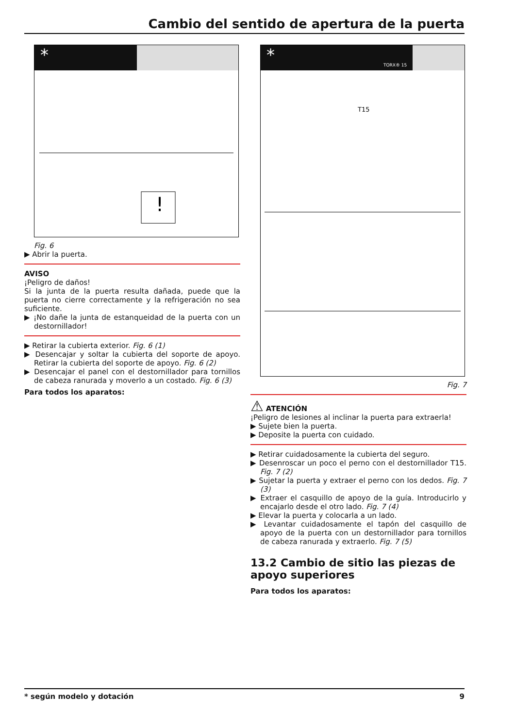Cambio del sentido de apertura de la puerta
*
!
Fig. 6
▶ Abrir la puerta.
AVISO
¡Peligro de daños!
Si la junta de la puerta resulta dañada, puede que la puerta no cierre correctamente y la refrigeración no sea suficiente.
▶ ¡No dañe la junta de estanqueidad de la puerta con un destornillador!
▶ Retirar la cubierta exterior. Fig. 6 (1)
▶ Desencajar y soltar la cubierta del soporte de apoyo. Retirar la cubierta del soporte de apoyo. Fig. 6 (2)
▶ Desencajar el panel con el destornillador para tornillos de cabeza ranurada y moverlo a un costado. Fig. 6 (3)
Para todos los aparatos:
*
TORX® 15
T15
Fig. 7
⚠ ATENCIÓN
¡Peligro de lesiones al inclinar la puerta para extraerla!
▶ Sujete bien la puerta.
▶ Deposite la puerta con cuidado.
▶ Retirar cuidadosamente la cubierta del seguro.
▶ Desenroscar un poco el perno con el destornillador T15. Fig. 7 (2)
▶ Sujetar la puerta y extraer el perno con los dedos. Fig. 7 (3)
▶ Extraer el casquillo de apoyo de la guía. Introducirlo y encajarlo desde el otro lado. Fig. 7 (4)
▶ Elevar la puerta y colocarla a un lado.
▶ Levantar cuidadosamente el tapón del casquillo de apoyo de la puerta con un destornillador para tornillos de cabeza ranurada y extraerlo. Fig. 7 (5)
13.2 Cambio de sitio las piezas de apoyo superiores
Para todos los aparatos:
* según modelo y dotación 9